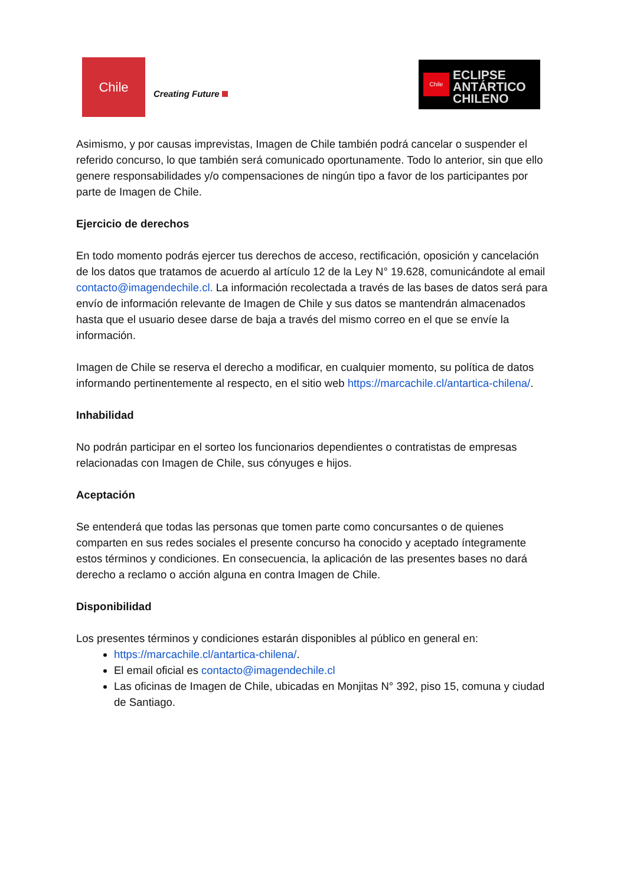Chile
Creating Future
Chile
ECLIPSE
ANTÁRTICO
CHILENO
Asimismo, y por causas imprevistas, Imagen de Chile también podrá cancelar o suspender el referido concurso, lo que también será comunicado oportunamente. Todo lo anterior, sin que ello genere responsabilidades y/o compensaciones de ningún tipo a favor de los participantes por parte de Imagen de Chile.
Ejercicio de derechos
En todo momento podrás ejercer tus derechos de acceso, rectificación, oposición y cancelación de los datos que tratamos de acuerdo al artículo 12 de la Ley N° 19.628, comunicándote al email contacto@imagendechile.cl. La información recolectada a través de las bases de datos será para envío de información relevante de Imagen de Chile y sus datos se mantendrán almacenados hasta que el usuario desee darse de baja a través del mismo correo en el que se envíe la información.
Imagen de Chile se reserva el derecho a modificar, en cualquier momento, su política de datos informando pertinentemente al respecto, en el sitio web https://marcachile.cl/antartica-chilena/.
Inhabilidad
No podrán participar en el sorteo los funcionarios dependientes o contratistas de empresas relacionadas con Imagen de Chile, sus cónyuges e hijos.
Aceptación
Se entenderá que todas las personas que tomen parte como concursantes o de quienes comparten en sus redes sociales el presente concurso ha conocido y aceptado íntegramente estos términos y condiciones. En consecuencia, la aplicación de las presentes bases no dará derecho a reclamo o acción alguna en contra Imagen de Chile.
Disponibilidad
Los presentes términos y condiciones estarán disponibles al público en general en:
https://marcachile.cl/antartica-chilena/.
El email oficial es contacto@imagendechile.cl
Las oficinas de Imagen de Chile, ubicadas en Monjitas N° 392, piso 15, comuna y ciudad de Santiago.